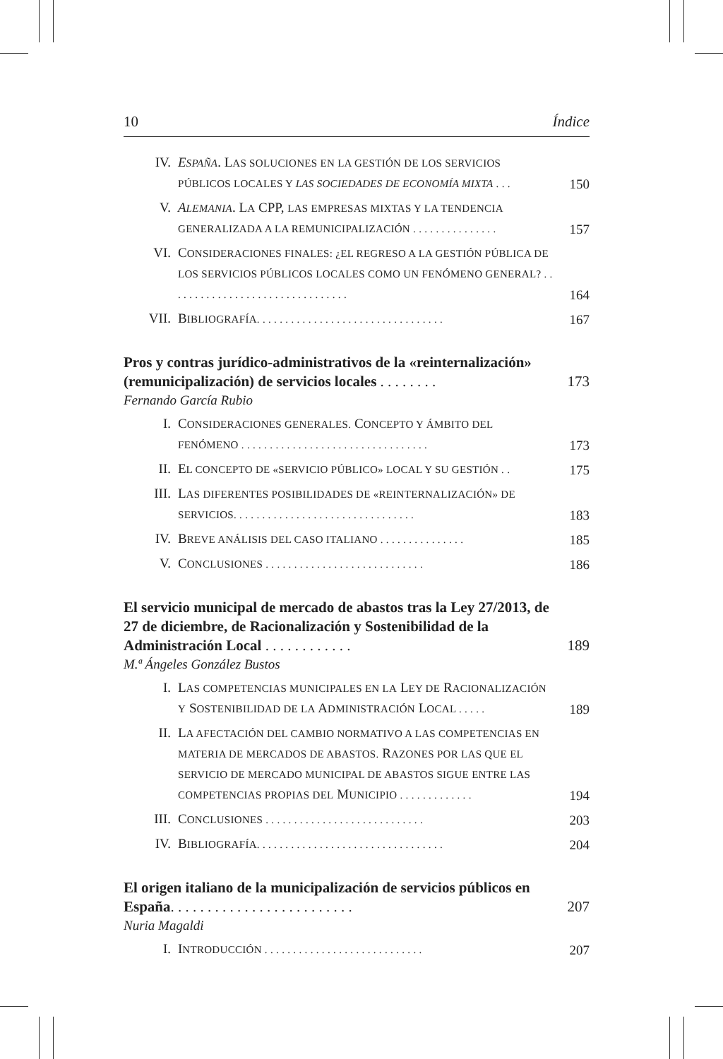10 Índice
IV. ESPAÑA. LAS SOLUCIONES EN LA GESTIÓN DE LOS SERVICIOS PÚBLICOS LOCALES Y LAS SOCIEDADES DE ECONOMÍA MIXTA . . . 150
V. ALEMANIA. LA CPP, LAS EMPRESAS MIXTAS Y LA TENDENCIA GENERALIZADA A LA REMUNICIPALIZACIÓN . . . . . . . . . . . . . . . 157
VI. CONSIDERACIONES FINALES: ¿EL REGRESO A LA GESTIÓN PÚBLICA DE LOS SERVICIOS PÚBLICOS LOCALES COMO UN FENÓMENO GENERAL? . . . . . . . . . . . . . . . . . . . . . . . . . . . . . . . . 164
VII. BIBLIOGRAFÍA. . . . . . . . . . . . . . . . . . . . . . . . . . . . . . . . . 167
Pros y contras jurídico-administrativos de la «reinternalización» (remunicipalización) de servicios locales . . . . . . . . 173
Fernando García Rubio
I. CONSIDERACIONES GENERALES. CONCEPTO Y ÁMBITO DEL FENÓMENO . . . . . . . . . . . . . . . . . . . . . . . . . . . . . . . . . 173
II. EL CONCEPTO DE «SERVICIO PÚBLICO» LOCAL Y SU GESTIÓN . . 175
III. LAS DIFERENTES POSIBILIDADES DE «REINTERNALIZACIÓN» DE SERVICIOS. . . . . . . . . . . . . . . . . . . . . . . . . . . . . . . . 183
IV. BREVE ANÁLISIS DEL CASO ITALIANO . . . . . . . . . . . . . . . 185
V. CONCLUSIONES . . . . . . . . . . . . . . . . . . . . . . . . . . . . 186
El servicio municipal de mercado de abastos tras la Ley 27/2013, de 27 de diciembre, de Racionalización y Sostenibilidad de la Administración Local . . . . . . . . . . . . 189
M.ª Ángeles González Bustos
I. LAS COMPETENCIAS MUNICIPALES EN LA LEY DE RACIONALIZACIÓN Y SOSTENIBILIDAD DE LA ADMINISTRACIÓN LOCAL . . . . . 189
II. LA AFECTACIÓN DEL CAMBIO NORMATIVO A LAS COMPETENCIAS EN MATERIA DE MERCADOS DE ABASTOS. RAZONES POR LAS QUE EL SERVICIO DE MERCADO MUNICIPAL DE ABASTOS SIGUE ENTRE LAS COMPETENCIAS PROPIAS DEL MUNICIPIO . . . . . . . . . . . . . 194
III. CONCLUSIONES . . . . . . . . . . . . . . . . . . . . . . . . . . . . 203
IV. BIBLIOGRAFÍA. . . . . . . . . . . . . . . . . . . . . . . . . . . . . . . . . 204
El origen italiano de la municipalización de servicios públicos en España. . . . . . . . . . . . . . . . . . . . . . . . . 207
Nuria Magaldi
I. INTRODUCCIÓN . . . . . . . . . . . . . . . . . . . . . . . . . . . . 207